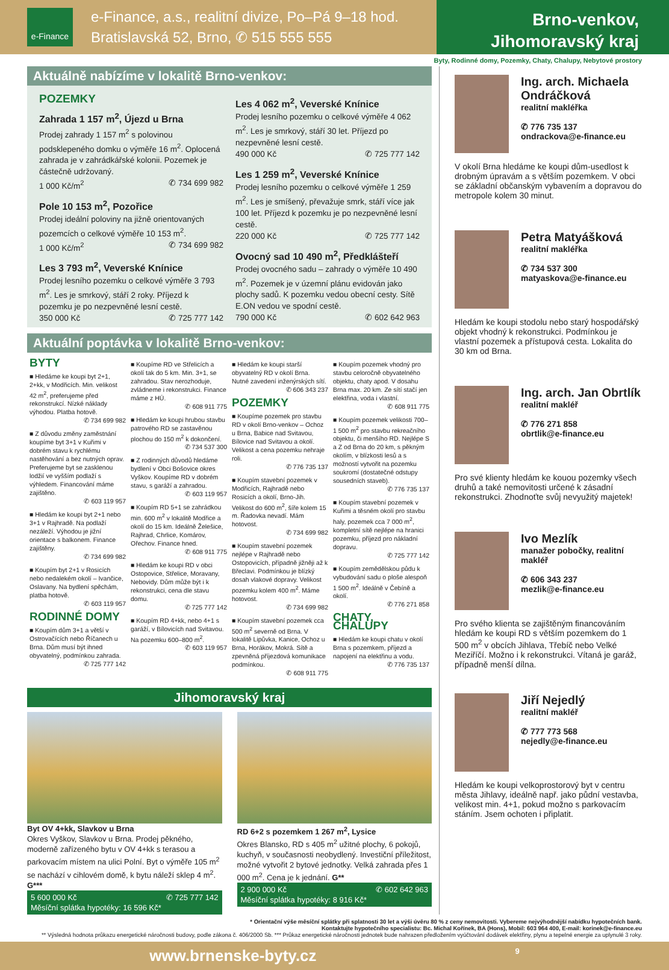e-Finance
e-Finance, a.s., realitní divize, Po–Pá 9–18 hod.
Bratislavská 52, Brno, ✆ 515 555 555
Brno-venkov,
Jihomoravský kraj
Byty, Rodinné domy, Pozemky, Chaty, Chalupy, Nebytové prostory
Aktuálně nabízíme v lokalitě Brno-venkov:
POZEMKY
Zahrada 1 157 m<sup>2</sup>, Újezd u Brna
Prodej zahrady 1 157 m<sup>2</sup> s polovinou podsklepeného domku o výměře 16 m<sup>2</sup>. Oplocená zahrada je v zahrádkářské kolonii. Pozemek je částečně udržovaný.
1 000 Kč/m<sup>2</sup> ✆ 734 699 982
Pole 10 153 m<sup>2</sup>, Pozořice
Prodej ideální poloviny na jižně orientovaných pozemcích o celkové výměře 10 153 m<sup>2</sup>.
1 000 Kč/m<sup>2</sup> ✆ 734 699 982
Les 3 793 m<sup>2</sup>, Veverské Knínice
Prodej lesního pozemku o celkové výměře 3 793 m<sup>2</sup>. Les je smrkový, stáří 2 roky. Příjezd k pozemku je po nezpevněné lesní cestě.
350 000 Kč ✆ 725 777 142
Les 4 062 m<sup>2</sup>, Veverské Knínice
Prodej lesního pozemku o celkové výměře 4 062 m<sup>2</sup>. Les je smrkový, stáří 30 let. Příjezd po nezpevněné lesní cestě.
490 000 Kč ✆ 725 777 142
Les 1 259 m<sup>2</sup>, Veverské Knínice
Prodej lesního pozemku o celkové výměře 1 259 m<sup>2</sup>. Les je smíšený, převažuje smrk, stáří více jak 100 let. Příjezd k pozemku je po nezpevněné lesní cestě.
220 000 Kč ✆ 725 777 142
Ovocný sad 10 490 m<sup>2</sup>, Předklášteří
Prodej ovocného sadu – zahrady o výměře 10 490 m<sup>2</sup>. Pozemek je v územní plánu evidován jako plochy sadů. K pozemku vedou obecní cesty. Sítě E.ON vedou ve spodní cestě.
790 000 Kč ✆ 602 642 963
Aktuální poptávka v lokalitě Brno-venkov:
BYTY
■ Hledáme ke koupi byt 2+1, 2+kk, v Modřicích. Min. velikost 42 m<sup>2</sup>, preferujeme před rekonstrukcí. Nízké náklady výhodou. Platba hotově.
✆ 734 699 982
■ Z důvodu změny zaměstnání koupíme byt 3+1 v Kuřimi v dobrém stavu k rychlému nastěhování a bez nutných oprav. Preferujeme byt se zasklenou lodžií ve vyšším podlaží s výhledem. Financování máme zajištěno.
✆ 603 119 957
■ Hledám ke koupi byt 2+1 nebo 3+1 v Rajhradě. Na podlaží nezáleží. Výhodou je jižní orientace s balkonem. Finance zajištěny.
✆ 734 699 982
■ Koupím byt 2+1 v Rosicích nebo nedalekém okolí – Ivančice, Oslavany. Na bydlení spěchám, platba hotově.
✆ 603 119 957
RODINNÉ DOMY
■ Koupím dům 3+1 a větší v Ostrovačících nebo Říčanech u Brna. Dům musí být ihned obyvatelný, podmínkou zahrada.
✆ 725 777 142
■ Koupíme RD ve Střelicích a okolí tak do 5 km. Min. 3+1, se zahradou. Stav nerozhoduje, zvládneme i rekonstrukci. Finance máme z HÚ.
✆ 608 911 775
■ Hledám ke koupi hrubou stavbu patrového RD se zastavěnou plochou do 150 m<sup>2</sup> k dokončení.
✆ 734 537 300
■ Z rodinných důvodů hledáme bydlení v Obci Bošovice okres Vyškov. Koupíme RD v dobrém stavu, s garáží a zahradou.
✆ 603 119 957
■ Koupím RD 5+1 se zahrádkou min. 600 m<sup>2</sup> v lokalitě Modřice a okolí do 15 km. Ideálně Želešice, Rajhrad, Chrlice, Komárov, Ořechov. Finance hned.
✆ 608 911 775
■ Hledám ke koupi RD v obci Ostopovice, Střelice, Moravany, Nebovidy. Dům může být i k rekonstrukci, cena dle stavu domu.
✆ 725 777 142
■ Koupím RD 4+kk, nebo 4+1 s garáží, v Bílovicích nad Svitavou. Na pozemku 600–800 m<sup>2</sup>.
✆ 603 119 957
■ Hledám ke koupi starší obyvatelný RD v okolí Brna. Nutné zavedení inženýrských sítí.
✆ 606 343 237
POZEMKY
■ Koupíme pozemek pro stavbu RD v okolí Brno-venkov – Ochoz u Brna, Babice nad Svitavou, Bílovice nad Svitavou a okolí. Velikost a cena pozemku nehraje roli.
✆ 776 735 137
■ Koupím stavební pozemek v Modřicích, Rajhradě nebo Rosicích a okolí, Brno-Jih. Velikost do 600 m<sup>2</sup>, šíře kolem 15 m. Řadovka nevadí. Mám hotovost.
✆ 734 699 982
■ Koupím stavební pozemek nejlépe v Rajhradě nebo Ostopovicích, případně jižněji až k Břeclavi. Podmínkou je blízký dosah vlakové dopravy. Velikost pozemku kolem 400 m<sup>2</sup>. Máme hotovost.
✆ 734 699 982
■ Koupím stavební pozemek cca 500 m<sup>2</sup> severně od Brna. V lokalitě Lipůvka, Kanice, Ochoz u Brna, Horákov, Mokrá. Sítě a zpevněná příjezdová komunikace podmínkou.
✆ 608 911 775
■ Koupím pozemek vhodný pro stavbu celoročně obyvatelného objektu, chaty apod. V dosahu Brna max. 20 km. Ze sítí stačí jen elektřina, voda i vlastní.
✆ 608 911 775
■ Koupím pozemek velikosti 700–1 500 m<sup>2</sup> pro stavbu rekreačního objektu, či menšího RD. Nejlépe S a Z od Brna do 20 km, s pěkným okolím, v blízkosti lesů a s možností vytvořit na pozemku soukromí (dostatečné odstupy sousedních staveb).
✆ 776 735 137
■ Koupím stavební pozemek v Kuřimi a těsném okolí pro stavbu haly, pozemek cca 7 000 m<sup>2</sup>, kompletní sítě nejlépe na hranici pozemku, příjezd pro nákladní dopravu.
✆ 725 777 142
■ Koupím zemědělskou půdu k vybudování sadu o ploše alespoň 1 500 m<sup>2</sup>. Ideálně v Čebíně a okolí.
✆ 776 271 858
CHATY, CHALUPY
■ Hledám ke koupi chatu v okolí Brna s pozemkem, příjezd a napojení na elektřinu a vodu.
✆ 776 735 137
Jihomoravský kraj
Byt OV 4+kk, Slavkov u Brna
Okres Vyškov, Slavkov u Brna. Prodej pěkného, moderně zařízeného bytu v OV 4+kk s terasou a parkovacím místem na ulici Polní. Byt o výměře 105 m<sup>2</sup> se nachází v cihlovém domě, k bytu náleží sklep 4 m<sup>2</sup>. G***
5 600 000 Kč ✆ 725 777 142
Měsíční splátka hypotéky: 16 596 Kč*
RD 6+2 s pozemkem 1 267 m<sup>2</sup>, Lysice
Okres Blansko, RD s 405 m<sup>2</sup> užitné plochy, 6 pokojů, kuchyň, v současnosti neobydlený. Investiční příležitost, možné vytvořit 2 bytové jednotky. Velká zahrada přes 1 000 m<sup>2</sup>. Cena je k jednání. G**
2 900 000 Kč ✆ 602 642 963
Měsíční splátka hypotéky: 8 916 Kč*
Ing. arch. Michaela Ondráčková
realitní makléřka
✆ 776 735 137
ondrackova@e-finance.eu
V okolí Brna hledáme ke koupi dům-usedlost k drobným úpravám a s větším pozemkem. V obci se základní občanským vybavením a dopravou do metropole kolem 30 minut.
Petra Matyášková
realitní makléřka
✆ 734 537 300
matyaskova@e-finance.eu
Hledám ke koupi stodolu nebo starý hospodářský objekt vhodný k rekonstrukci. Podmínkou je vlastní pozemek a přístupová cesta. Lokalita do 30 km od Brna.
Ing. arch. Jan Obrtlík
realitní makléř
✆ 776 271 858
obrtlik@e-finance.eu
Pro své klienty hledám ke kouou pozemky všech druhů a také nemovitosti určené k zásadní rekonstrukci. Zhodnoťte svůj nevyužitý majetek!
Ivo Mezlík
manažer pobočky, realitní makléř
✆ 606 343 237
mezlik@e-finance.eu
Pro svého klienta se zajištěným financováním hledám ke koupi RD s větším pozemkem do 1 500 m<sup>2</sup> v obcích Jihlava, Třebíč nebo Velké Meziříčí. Možno i k rekonstrukci. Vítaná je garáž, případně menší dílna.
Jiří Nejedlý
realitní makléř
✆ 777 773 568
nejedly@e-finance.eu
Hledám ke koupi velkoprostorový byt v centru města Jihlavy, ideálně např. jako půdní vestavba, velikost min. 4+1, pokud možno s parkovacím stáním. Jsem ochoten i připlatit.
* Orientační výše měsíční splátky při splatnosti 30 let a výši úvěru 80 % z ceny nemovitosti. Vybereme nejvýhodnější nabídku hypotečních bank.
Kontaktujte hypotečního specialistu: Bc. Michal Kořínek, BA (Hons), Mobil: 603 964 400, E-mail: korinek@e-finance.eu
** Výsledná hodnota průkazu energetické náročnosti budovy, podle zákona č. 406/2000 Sb. *** Průkaz energetické náročnosti jednotek bude nahrazen předložením vyúčtování dodávek elektřiny, plynu a tepelné energie za uplynulé 3 roky.
www.brnenske-byty.cz 9